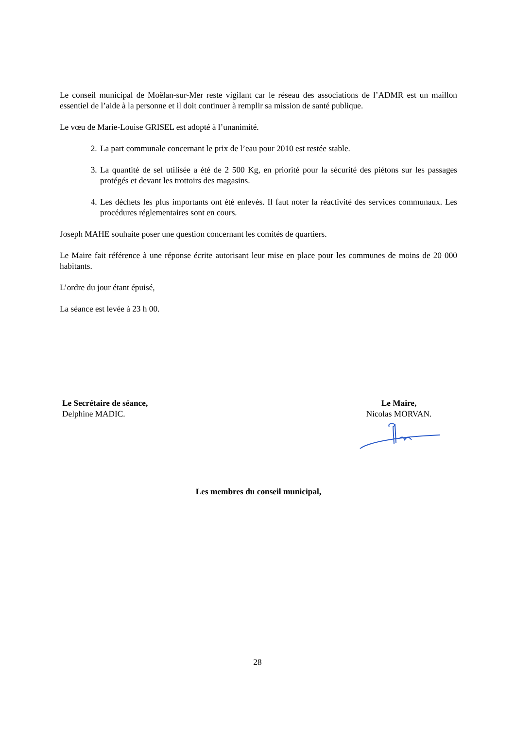Le conseil municipal de Moëlan-sur-Mer reste vigilant car le réseau des associations de l’ADMR est un maillon essentiel de l’aide à la personne et il doit continuer à remplir sa mission de santé publique.
Le vœu de Marie-Louise GRISEL est adopté à l’unanimité.
2. La part communale concernant le prix de l’eau pour 2010 est restée stable.
3. La quantité de sel utilisée a été de 2 500 Kg, en priorité pour la sécurité des piétons sur les passages protégés et devant les trottoirs des magasins.
4. Les déchets les plus importants ont été enlevés. Il faut noter la réactivité des services communaux. Les procédures réglementaires sont en cours.
Joseph MAHE souhaite poser une question concernant les comités de quartiers.
Le Maire fait référence à une réponse écrite autorisant leur mise en place pour les communes de moins de 20 000 habitants.
L’ordre du jour étant épuisé,
La séance est levée à 23 h 00.
Le Secrétaire de séance,
Delphine MADIC.
Le Maire,
Nicolas MORVAN.
Les membres du conseil municipal,
28